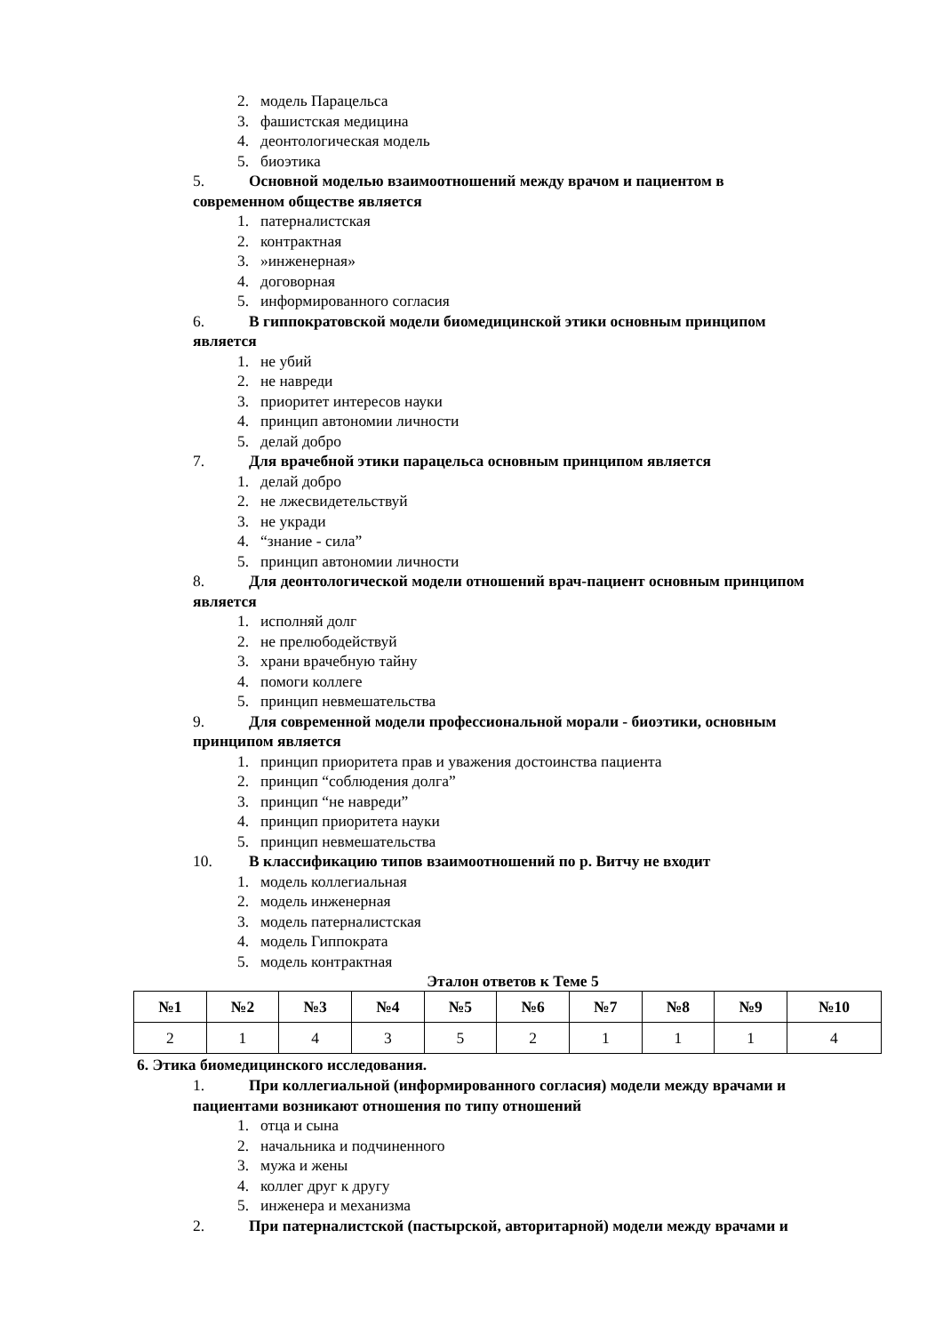2. модель Парацельса
3. фашистская медицина
4. деонтологическая модель
5. биоэтика
5. Основной моделью взаимоотношений между врачом и пациентом в
современном обществе является
1. патерналистская
2. контрактная
3. »инженерная»
4. договорная
5. информированного согласия
6. В гиппократовской модели биомедицинской этики основным принципом
является
1. не убий
2. не навреди
3. приоритет интересов науки
4. принцип автономии личности
5. делай добро
7. Для врачебной этики парацельса основным принципом является
1. делай добро
2. не лжесвидетельствуй
3. не укради
4. “знание - сила”
5. принцип автономии личности
8. Для деонтологической модели отношений врач-пациент основным принципом
является
1. исполняй долг
2. не прелюбодействуй
3. храни врачебную тайну
4. помоги коллеге
5. принцип невмешательства
9. Для современной модели профессиональной морали - биоэтики, основным
принципом является
1. принцип приоритета прав и уважения достоинства пациента
2. принцип “соблюдения долга”
3. принцип “не навреди”
4. принцип приоритета науки
5. принцип невмешательства
10. В классификацию типов взаимоотношений по р. Витчу не входит
1. модель коллегиальная
2. модель инженерная
3. модель патерналистская
4. модель Гиппократа
5. модель контрактная
Эталон ответов к Теме 5
| №1 | №2 | №3 | №4 | №5 | №6 | №7 | №8 | №9 | №10 |
| --- | --- | --- | --- | --- | --- | --- | --- | --- | --- |
| 2 | 1 | 4 | 3 | 5 | 2 | 1 | 1 | 1 | 4 |
6. Этика биомедицинского исследования.
1. При коллегиальной (информированного согласия) модели между врачами и
пациентами возникают отношения по типу отношений
1. отца и сына
2. начальника и подчиненного
3. мужа и жены
4. коллег друг к другу
5. инженера и механизма
2. При патерналистской (пастырской, авторитарной) модели между врачами и